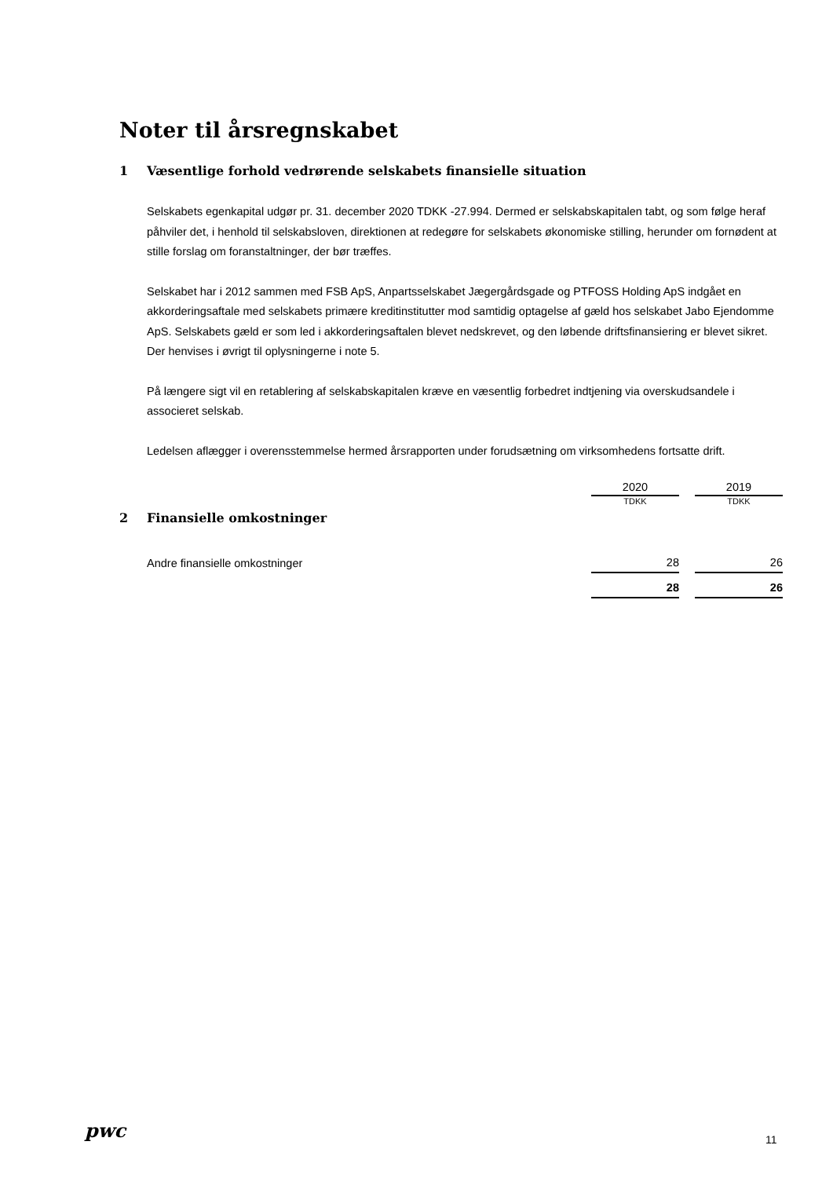Noter til årsregnskabet
1 Væsentlige forhold vedrørende selskabets finansielle situation
Selskabets egenkapital udgør pr. 31. december 2020 TDKK -27.994. Dermed er selskabskapitalen tabt, og som følge heraf påhviler det, i henhold til selskabsloven, direktionen at redegøre for selskabets økonomiske stilling, herunder om fornødent at stille forslag om foranstaltninger, der bør træffes.
Selskabet har i 2012 sammen med FSB ApS, Anpartsselskabet Jægergårdsgade og PTFOSS Holding ApS indgået en akkorderingsaftale med selskabets primære kreditinstitutter mod samtidig optagelse af gæld hos selskabet Jabo Ejendomme ApS. Selskabets gæld er som led i akkorderingsaftalen blevet nedskrevet, og den løbende driftsfinansiering er blevet sikret. Der henvises i øvrigt til oplysningerne i note 5.
På længere sigt vil en retablering af selskabskapitalen kræve en væsentlig forbedret indtjening via overskudsandele i associeret selskab.
Ledelsen aflægger i overensstemmelse hermed årsrapporten under forudsætning om virksomhedens fortsatte drift.
| | 2020 | | 2019 |
| 2 Finansielle omkostninger | TDKK | | TDKK |
| Andre finansielle omkostninger | 28 | | 26 |
| | 28 | | 26 |
pwc 11